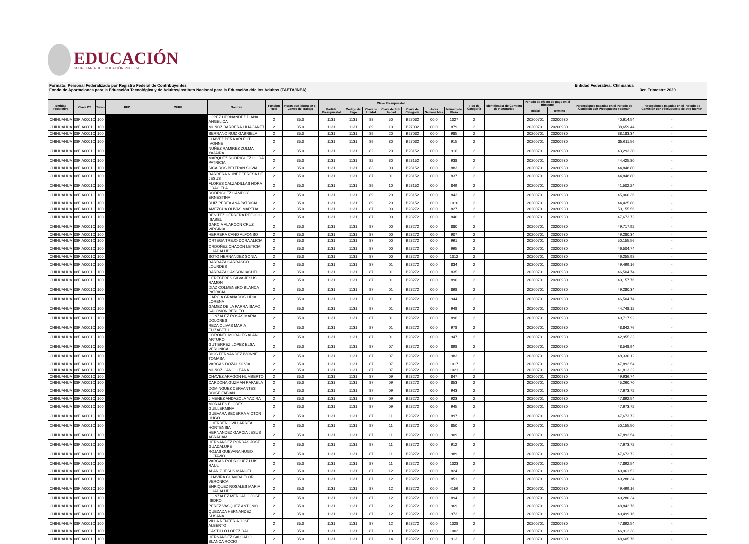EDUCACIÓN
SECRETARÍA DE EDUCACIÓN PÚBLICA
Formato: Personal Federalizado por Registro Federal de Contribuyentes
Fondo de Aportaciones para la Educación Tecnológica y de Adultos/Instituto Nacional para la Educación dde los Adultos (FAETA/INEA)
Entidad Federativa: Chihuahua
3er. Trimestre 2020
| Entidad Federativa | Clave CT | Turno | RFC | CURP | Nombre | Funcion Real | Horas que labora en el Centro de Trabajo | Clave Presupuestal | | | | | | | Tipo de Categoría | Identificador de Contrato de Honorarios | Periodo de efecto de pago en el trimestre | | Percepciones pagadas en el Periodo de Comisión con Presupuesto Federal* | Percepciones pagadas en el Periodo de Comisión con Presupuesto de otra fuente* |
| --- | --- | --- | --- | --- | --- | --- | --- | --- | --- | --- | --- | --- | --- | --- | --- | --- | --- | --- | --- | --- |
| | | | | | | | | Partida Presupuestal | Código de Pago | Clave de Unidad | Clave de Sub Unidad | Clave de Categoría | Horas Semana Mes | Número de Plaza | | | Inicial | Termino | | |
| CHIHUAHUA | 08FIA0001C | 100 | | | LOPEZ HERNANDEZ DIANA ANGELICA | 2 | 35.0 | 1131 | 1131 | 88 | 50 | B27032 | 00.0 | 1027 | 2 | | 20200701 | 20200930 | 40,614.54 | - |
| CHIHUAHUA | 08FIA0001C | 100 | | | MUÑOZ BARRERA LILIA JANET | 2 | 35.0 | 1131 | 1131 | 89 | 10 | B27032 | 00.0 | 879 | 2 | | 20200701 | 20200930 | 38,659.44 | - |
| CHIHUAHUA | 08FIA0001C | 100 | | | SERRANO RUIZ GABRIELA | 2 | 35.0 | 1131 | 1131 | 89 | 20 | B27032 | 00.0 | 985 | 2 | | 20200701 | 20200930 | 38,183.34 | - |
| CHIHUAHUA | 08FIA0001C | 100 | | | CHAVEZ PEÑA ARLEHT IVONNE | 2 | 35.0 | 1131 | 1131 | 89 | 30 | B27032 | 00.0 | 915 | 2 | | 20200701 | 20200930 | 35,611.56 | - |
| CHIHUAHUA | 08FIA0001C | 100 | | | NUÑEZ RAMIREZ ZULMA YAJAIRA | 2 | 35.0 | 1131 | 1131 | 82 | 20 | B28152 | 00.0 | 916 | 2 | | 20200701 | 20200930 | 43,293.30 | - |
| CHIHUAHUA | 08FIA0001C | 100 | | | MARQUEZ RODRIGUEZ GILDA PATRICIA | 2 | 35.0 | 1131 | 1131 | 82 | 30 | B28152 | 00.0 | 938 | 2 | | 20200701 | 20200930 | 44,425.80 | - |
| CHIHUAHUA | 08FIA0001C | 100 | | | SICAIROS BELTRAN SILVIA | 2 | 35.0 | 1131 | 1131 | 83 | 00 | B28152 | 00.0 | 883 | 2 | | 20200701 | 20200930 | 44,848.80 | - |
| CHIHUAHUA | 08FIA0001C | 100 | | | BARRERA NUÑEZ TERESA DE JESUS | 2 | 35.0 | 1131 | 1131 | 87 | 01 | B28152 | 00.0 | 837 | 2 | | 20200701 | 20200930 | 44,848.80 | - |
| CHIHUAHUA | 08FIA0001C | 100 | | | FLORES CALZADILLAS NORA GRACIELA | 2 | 35.0 | 1131 | 1131 | 89 | 10 | B28152 | 00.0 | 849 | 2 | | 20200701 | 20200930 | 41,502.24 | - |
| CHIHUAHUA | 08FIA0001C | 100 | | | RODRIGUEZ CAMPOY ERNESTINA | 2 | 35.0 | 1131 | 1131 | 89 | 20 | B28152 | 00.0 | 843 | 2 | | 20200701 | 20200930 | 45,060.36 | - |
| CHIHUAHUA | 08FIA0001C | 100 | | | RUIZ PEREA ANA PATRICIA | 2 | 35.0 | 1131 | 1131 | 89 | 20 | B28152 | 00.0 | 1010 | 2 | | 20200701 | 20200930 | 44,425.80 | - |
| CHIHUAHUA | 08FIA0001C | 100 | | | AMEZCUA OLIVAS MARTHA | 2 | 35.0 | 1131 | 1131 | 87 | 00 | B28272 | 00.0 | 827 | 2 | | 20200701 | 20200930 | 50,155.56 | - |
| CHIHUAHUA | 08FIA0001C | 100 | | | BENITEZ HERRERA REFUGIO ISABEL | 2 | 35.0 | 1131 | 1131 | 87 | 00 | B28272 | 00.0 | 840 | 2 | | 20200701 | 20200930 | 47,673.72 | - |
| CHIHUAHUA | 08FIA0001C | 100 | | | GARCIA ALARCON CRUZ VIRGINIA | 2 | 35.0 | 1131 | 1131 | 87 | 00 | B28272 | 00.0 | 880 | 2 | | 20200701 | 20200930 | 49,717.92 | - |
| CHIHUAHUA | 08FIA0001C | 100 | | | HERRERA CANO ALFONSO | 2 | 35.0 | 1131 | 1131 | 87 | 00 | B28272 | 00.0 | 907 | 2 | | 20200701 | 20200930 | 49,280.34 | - |
| CHIHUAHUA | 08FIA0001C | 100 | | | ORTEGA TREJO DORA ALICIA | 2 | 35.0 | 1131 | 1131 | 87 | 00 | B28272 | 00.0 | 961 | 2 | | 20200701 | 20200930 | 50,155.56 | - |
| CHIHUAHUA | 08FIA0001C | 100 | | | ORDOÑEZ CHACON LETICIA GUADALUPE | 2 | 35.0 | 1131 | 1131 | 87 | 00 | B28272 | 00.0 | 965 | 2 | | 20200701 | 20200930 | 46,504.74 | - |
| CHIHUAHUA | 08FIA0001C | 100 | | | SOTO HERNANDEZ SONIA | 2 | 35.0 | 1131 | 1131 | 87 | 00 | B28272 | 00.0 | 1012 | 2 | | 20200701 | 20200930 | 46,255.98 | - |
| CHIHUAHUA | 08FIA0001C | 100 | | | BARRAZA CARRASCO LOURDES | 2 | 35.0 | 1131 | 1131 | 87 | 01 | B28272 | 00.0 | 834 | 2 | | 20200701 | 20200930 | 49,499.16 | - |
| CHIHUAHUA | 08FIA0001C | 100 | | | BARRAZA GASSON IXCHEL | 2 | 35.0 | 1131 | 1131 | 87 | 01 | B28272 | 00.0 | 835 | 2 | | 20200701 | 20200930 | 46,504.74 | - |
| CHIHUAHUA | 08FIA0001C | 100 | | | CERECERES SILVA JESUS RAMON | 2 | 35.0 | 1131 | 1131 | 87 | 01 | B28272 | 00.0 | 890 | 2 | | 20200701 | 20200930 | 40,157.76 | - |
| CHIHUAHUA | 08FIA0001C | 100 | | | DIAZ COLMENERO BLANCA PATRICIA | 2 | 35.0 | 1131 | 1131 | 87 | 01 | B28272 | 00.0 | 868 | 2 | | 20200701 | 20200930 | 49,280.34 | - |
| CHIHUAHUA | 08FIA0001C | 100 | | | GARCIA GRANADOS LIDIA LORENA | 2 | 35.0 | 1131 | 1131 | 87 | 01 | B28272 | 00.0 | 944 | 2 | | 20200701 | 20200930 | 46,504.74 | - |
| CHIHUAHUA | 08FIA0001C | 100 | | | GAMEZ DE LA PARRA ISAAC SALOMON BERLEO | 2 | 35.0 | 1131 | 1131 | 87 | 01 | B28272 | 00.0 | 948 | 2 | | 20200701 | 20200930 | 44,748.12 | - |
| CHIHUAHUA | 08FIA0001C | 100 | | | GONZALEZ ROSAS MARIA DOLORES | 2 | 35.0 | 1131 | 1131 | 87 | 01 | B28272 | 00.0 | 896 | 2 | | 20200701 | 20200930 | 49,717.92 | - |
| CHIHUAHUA | 08FIA0001C | 100 | | | REZA OLIVAS MARIA ELIZABETH | 2 | 35.0 | 1131 | 1131 | 87 | 01 | B28272 | 00.0 | 978 | 2 | | 20200701 | 20200930 | 48,842.76 | - |
| CHIHUAHUA | 08FIA0001C | 100 | | | CORONEL MORALES ALAN ARTURO | 2 | 35.0 | 1131 | 1131 | 87 | 01 | B28272 | 00.0 | 947 | 2 | | 20200701 | 20200930 | 42,955.32 | - |
| CHIHUAHUA | 08FIA0001C | 100 | | | GUTIERREZ LOPEZ ELSA VERONICA | 2 | 35.0 | 1131 | 1131 | 87 | 07 | B28272 | 00.0 | 898 | 2 | | 20200701 | 20200930 | 48,548.94 | - |
| CHIHUAHUA | 08FIA0001C | 100 | | | RIOS FERNANDEZ IVONNE TOMASA | 2 | 35.0 | 1131 | 1131 | 87 | 07 | B28272 | 00.0 | 983 | 2 | | 20200701 | 20200930 | 48,330.12 | - |
| CHIHUAHUA | 08FIA0001C | 100 | | | VARGAS DOZAL SILVIA | 2 | 35.0 | 1131 | 1131 | 87 | 07 | B28272 | 00.0 | 1017 | 2 | | 20200701 | 20200930 | 47,892.54 | - |
| CHIHUAHUA | 08FIA0001C | 100 | | | MUÑOZ CANO ILEANA | 2 | 35.0 | 1131 | 1131 | 87 | 07 | B28272 | 00.0 | 1021 | 2 | | 20200701 | 20200930 | 41,813.22 | - |
| CHIHUAHUA | 08FIA0001C | 100 | | | CHAVEZ ARAGON HUMBERTO | 2 | 35.0 | 1131 | 1131 | 87 | 09 | B28272 | 00.0 | 847 | 2 | | 20200701 | 20200930 | 49,936.74 | - |
| CHIHUAHUA | 08FIA0001C | 100 | | | CARDONA GUZMAN RAFAELA | 2 | 35.0 | 1131 | 1131 | 87 | 09 | B28272 | 00.0 | 853 | 2 | | 20200701 | 20200930 | 45,260.70 | - |
| CHIHUAHUA | 08FIA0001C | 100 | | | DOMINGUEZ CERVANTES ROISE FABIAN | 2 | 35.0 | 1131 | 1131 | 87 | 09 | B28272 | 00.0 | 943 | 2 | | 20200701 | 20200930 | 47,673.72 | - |
| CHIHUAHUA | 08FIA0001C | 100 | | | JIMENEZ ANDAZOLA YADIRA | 2 | 35.0 | 1131 | 1131 | 87 | 09 | B28272 | 00.0 | 923 | 2 | | 20200701 | 20200930 | 47,892.54 | - |
| CHIHUAHUA | 08FIA0001C | 100 | | | MORALES FLORES GUILLERMINA | 2 | 35.0 | 1131 | 1131 | 87 | 09 | B28272 | 00.0 | 945 | 2 | | 20200701 | 20200930 | 47,673.72 | - |
| CHIHUAHUA | 08FIA0001C | 100 | | | GUEVARA BECERRA VICTOR HUGO | 2 | 35.0 | 1131 | 1131 | 87 | 11 | B28272 | 00.0 | 897 | 2 | | 20200701 | 20200930 | 47,673.72 | - |
| CHIHUAHUA | 08FIA0001C | 100 | | | GUERRERO VILLARREAL HORTENSIA | 2 | 35.0 | 1131 | 1131 | 87 | 11 | B28272 | 00.0 | 850 | 2 | | 20200701 | 20200930 | 50,155.50 | - |
| CHIHUAHUA | 08FIA0001C | 100 | | | HERNANDEZ GARCIA JESUS ABRAHAM | 2 | 35.0 | 1131 | 1131 | 87 | 11 | B28272 | 00.0 | 909 | 2 | | 20200701 | 20200930 | 47,892.54 | - |
| CHIHUAHUA | 08FIA0001C | 100 | | | HERNANDEZ PORRAS JOSE GUADALUPE | 2 | 35.0 | 1131 | 1131 | 87 | 11 | B28272 | 00.0 | 912 | 2 | | 20200701 | 20200930 | 47,673.72 | - |
| CHIHUAHUA | 08FIA0001C | 100 | | | ROJAS GUEVARA HUGO OCTAVIO | 2 | 35.0 | 1131 | 1131 | 87 | 11 | B28272 | 00.0 | 989 | 2 | | 20200701 | 20200930 | 47,673.72 | - |
| CHIHUAHUA | 08FIA0001C | 100 | | | VARGAS RODRIGUEZ LUIS RAUL | 2 | 35.0 | 1131 | 1131 | 87 | 11 | B28272 | 00.0 | 1023 | 2 | | 20200701 | 20200930 | 47,892.54 | - |
| CHIHUAHUA | 08FIA0001C | 100 | | | ALANIZ JESUS MANUEL | 2 | 35.0 | 1131 | 1131 | 87 | 12 | B28272 | 00.0 | 824 | 2 | | 20200701 | 20200930 | 49,061.52 | - |
| CHIHUAHUA | 08FIA0001C | 100 | | | CHAVIRA CHAVIRA FLOR VERONICA | 2 | 35.0 | 1131 | 1131 | 87 | 12 | B28272 | 00.0 | 851 | 2 | | 20200701 | 20200930 | 49,280.34 | - |
| CHIHUAHUA | 08FIA0001C | 100 | | | ENRIQUEZ ROSALES MARIA GUADALUPE | 2 | 35.0 | 1131 | 1131 | 87 | 12 | B28272 | 00.0 | 4156 | 2 | | 20200701 | 20200930 | 49,499.16 | - |
| CHIHUAHUA | 08FIA0001C | 100 | | | GONZALEZ MERCADO JOSE ISIDRO | 2 | 35.0 | 1131 | 1131 | 87 | 12 | B28272 | 00.0 | 894 | 2 | | 20200701 | 20200930 | 49,280.34 | - |
| CHIHUAHUA | 08FIA0001C | 100 | | | PEREZ VASQUEZ ANTONIO | 2 | 35.0 | 1131 | 1131 | 87 | 12 | B28272 | 00.0 | 969 | 2 | | 20200701 | 20200930 | 48,842.76 | - |
| CHIHUAHUA | 08FIA0001C | 100 | | | QUEZADA HERNANDEZ SUSANA | 2 | 35.0 | 1131 | 1131 | 87 | 12 | B28272 | 00.0 | 973 | 2 | | 20200701 | 20200930 | 49,499.16 | - |
| CHIHUAHUA | 08FIA0001C | 100 | | | VILLA RENTERIA JOSE ALBERTO | 2 | 35.0 | 1131 | 1131 | 87 | 12 | B28272 | 00.0 | 1028 | 2 | | 20200701 | 20200930 | 47,892.54 | - |
| CHIHUAHUA | 08FIA0001C | 100 | | | CASTILLO LOPEZ RAUL | 2 | 35.0 | 1131 | 1131 | 87 | 13 | B28272 | 00.0 | 1002 | 2 | | 20200701 | 20200930 | 46,912.38 | - |
| CHIHUAHUA | 08FIA0001C | 100 | | | HERNANDEZ SALGADO BLANCA ROCIO | 2 | 35.0 | 1131 | 1131 | 87 | 14 | B28272 | 00.0 | 913 | 2 | | 20200701 | 20200930 | 48,605.76 | - |